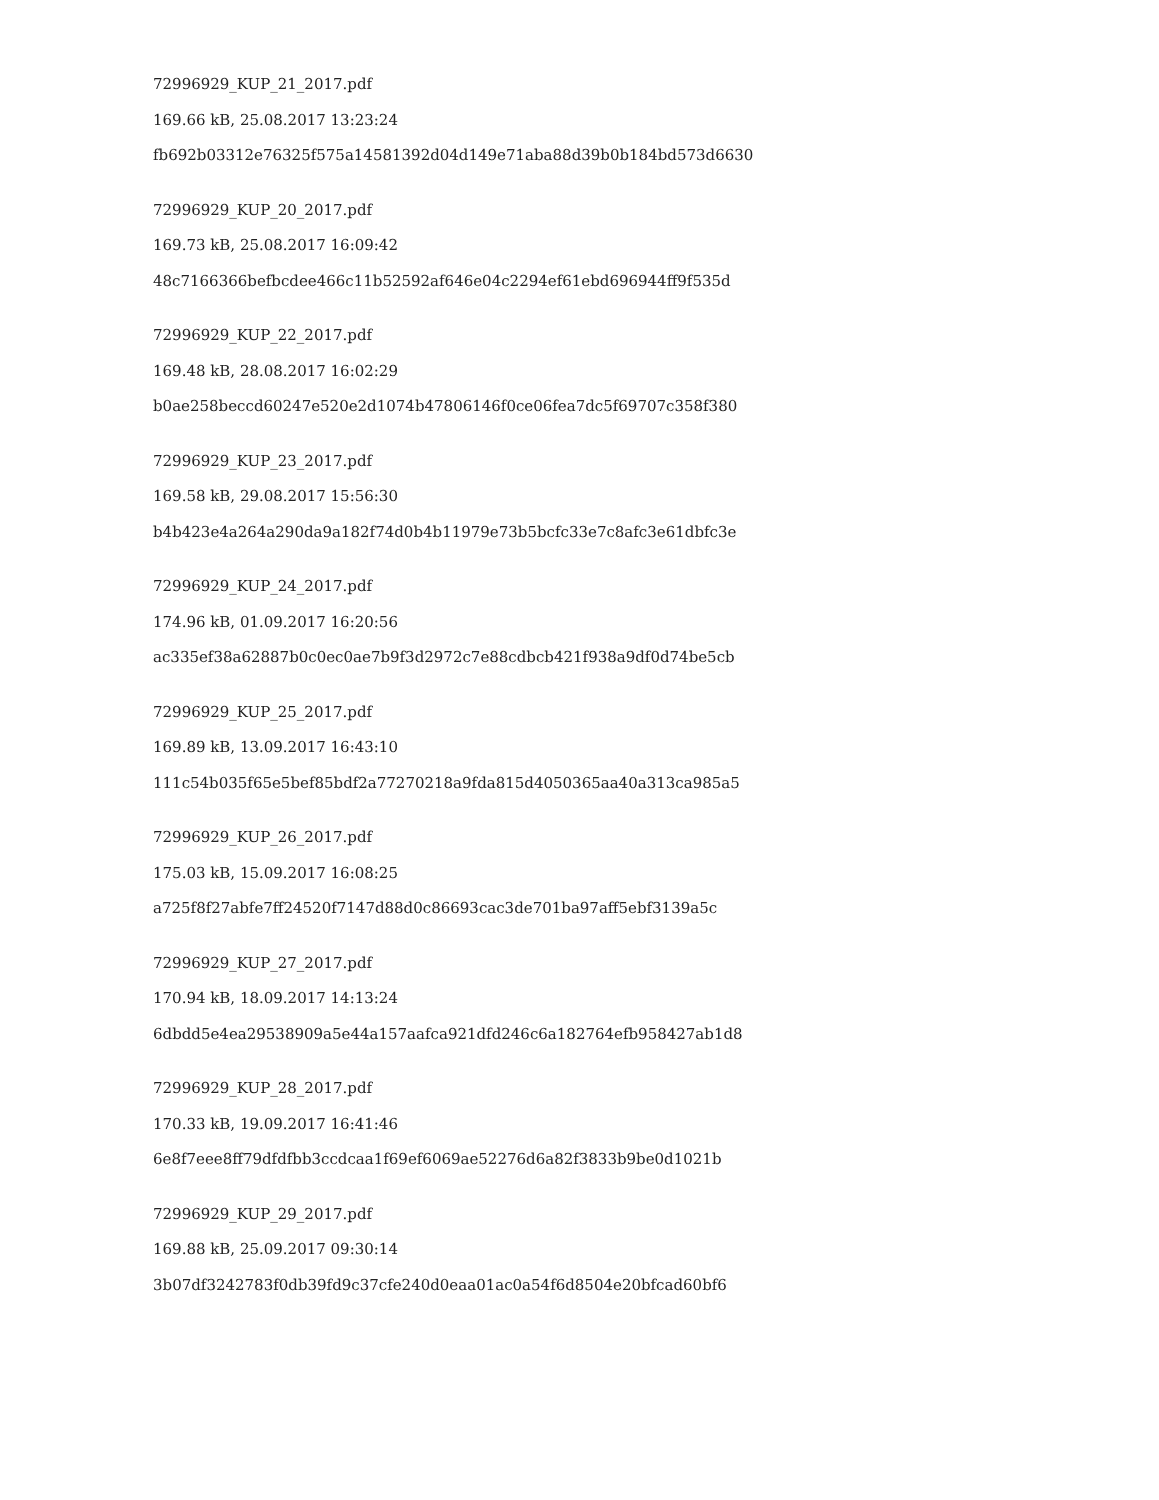72996929_KUP_21_2017.pdf
169.66 kB, 25.08.2017 13:23:24
fb692b03312e76325f575a14581392d04d149e71aba88d39b0b184bd573d6630
72996929_KUP_20_2017.pdf
169.73 kB, 25.08.2017 16:09:42
48c7166366befbcdee466c11b52592af646e04c2294ef61ebd696944ff9f535d
72996929_KUP_22_2017.pdf
169.48 kB, 28.08.2017 16:02:29
b0ae258beccd60247e520e2d1074b47806146f0ce06fea7dc5f69707c358f380
72996929_KUP_23_2017.pdf
169.58 kB, 29.08.2017 15:56:30
b4b423e4a264a290da9a182f74d0b4b11979e73b5bcfc33e7c8afc3e61dbfc3e
72996929_KUP_24_2017.pdf
174.96 kB, 01.09.2017 16:20:56
ac335ef38a62887b0c0ec0ae7b9f3d2972c7e88cdbcb421f938a9df0d74be5cb
72996929_KUP_25_2017.pdf
169.89 kB, 13.09.2017 16:43:10
111c54b035f65e5bef85bdf2a77270218a9fda815d4050365aa40a313ca985a5
72996929_KUP_26_2017.pdf
175.03 kB, 15.09.2017 16:08:25
a725f8f27abfe7ff24520f7147d88d0c86693cac3de701ba97aff5ebf3139a5c
72996929_KUP_27_2017.pdf
170.94 kB, 18.09.2017 14:13:24
6dbdd5e4ea29538909a5e44a157aafca921dfd246c6a182764efb958427ab1d8
72996929_KUP_28_2017.pdf
170.33 kB, 19.09.2017 16:41:46
6e8f7eee8ff79dfdfbb3ccdcaa1f69ef6069ae52276d6a82f3833b9be0d1021b
72996929_KUP_29_2017.pdf
169.88 kB, 25.09.2017 09:30:14
3b07df3242783f0db39fd9c37cfe240d0eaa01ac0a54f6d8504e20bfcad60bf6